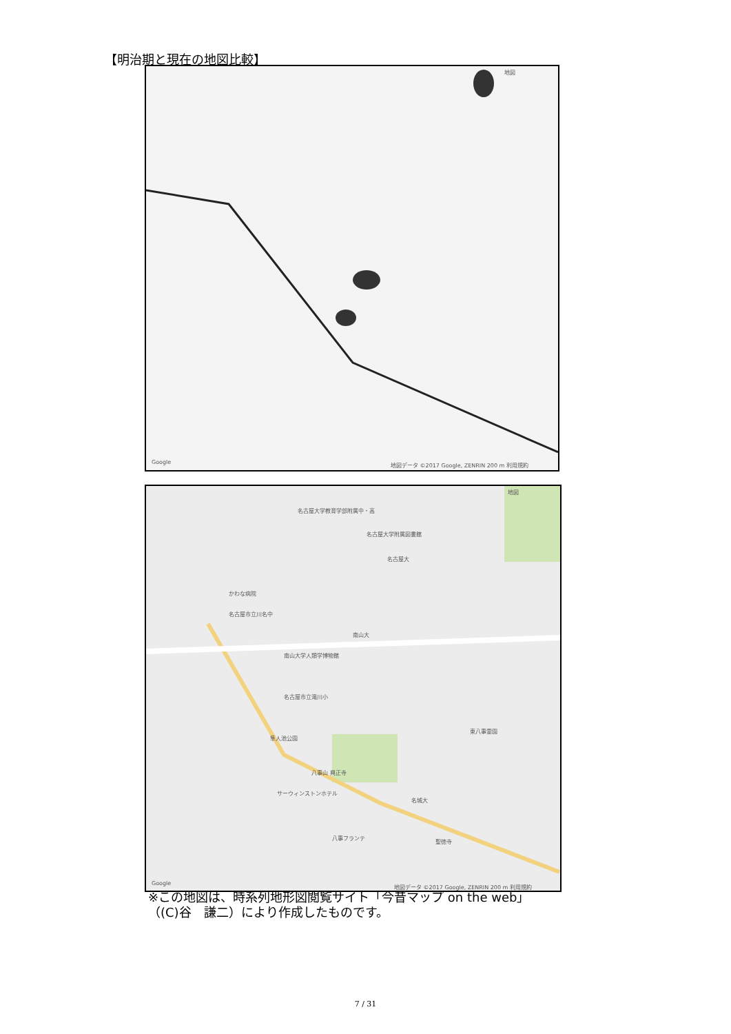【明治期と現在の地図比較】
地図
Google 地図データ ©2017 Google, ZENRIN 200 m 利用規約
地図
名古屋大学教育学部附属中・高
名古屋大学附属図書館
名古屋大
かわな病院
名古屋市立川名中
南山大
南山大学人類学博物館
名古屋市立滝川小
隼人池公園
東八事霊園
八事山 興正寺
サーウィンストンホテル
名城大
八事フランテ
聖徳寺
Google 地図データ ©2017 Google, ZENRIN 200 m 利用規約
※この地図は、時系列地形図閲覧サイト「今昔マップ on the web」
（(C)谷　謙二）により作成したものです。
7 / 31